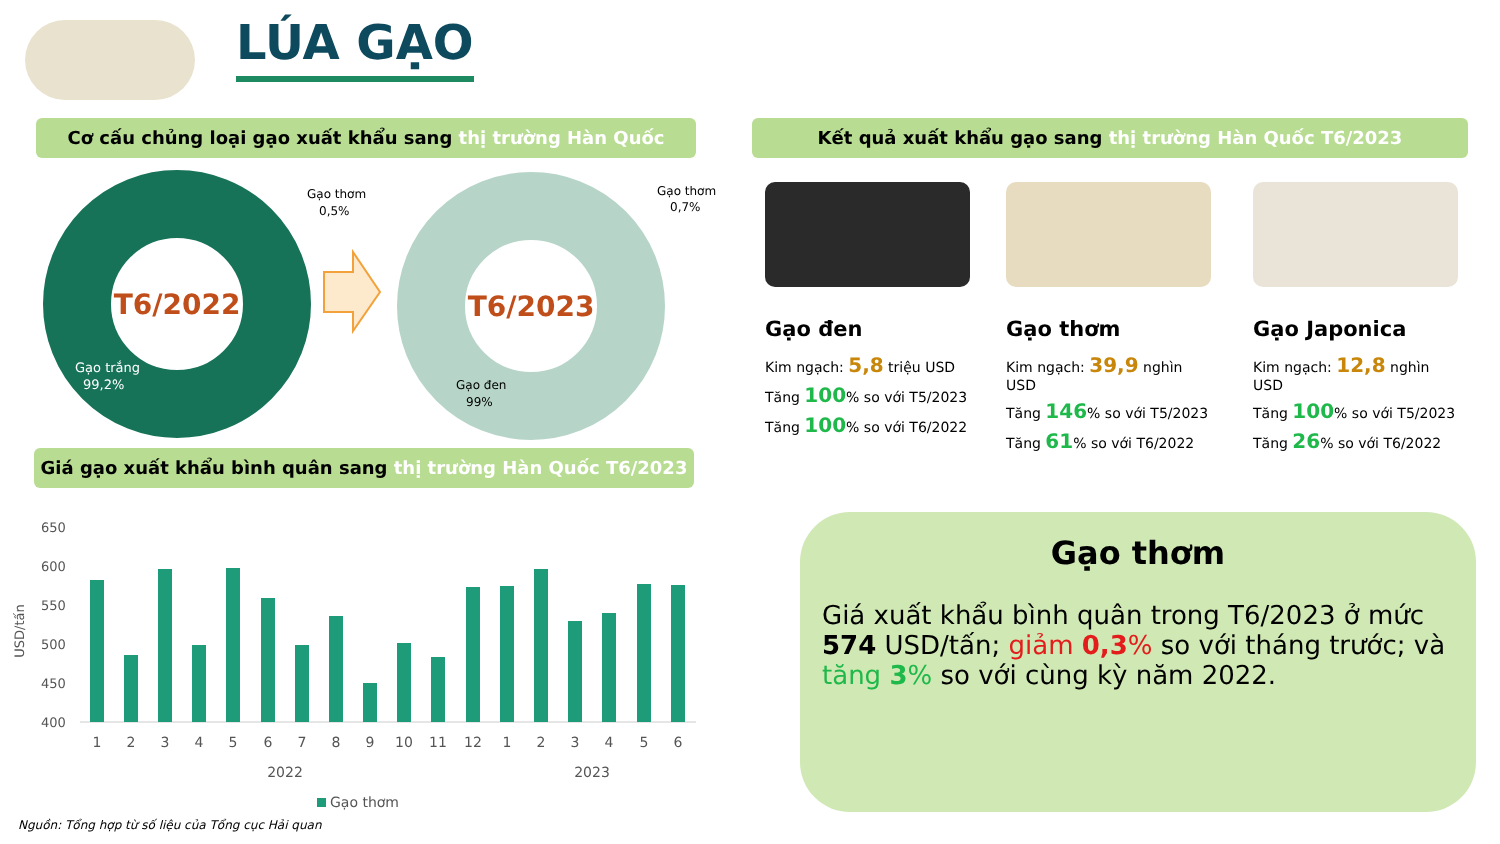LÚA GẠO
Cơ cấu chủng loại gạo xuất khẩu sang thị trường Hàn Quốc Kết quả xuất khẩu gạo sang thị trường Hàn Quốc T6/2023
T6/2022
Gạo thơm
0,5%
Gạo trắng
99,2%
T6/2023
Gạo thơm
0,7%
Gạo đen
99%
Gạo đen
Kim ngạch: 5,8 triệu USD
Tăng 100% so với T5/2023
Tăng 100% so với T6/2022
Gạo thơm
Kim ngạch: 39,9 nghìn USD
Tăng 146% so với T5/2023
Tăng 61% so với T6/2022
Gạo Japonica
Kim ngạch: 12,8 nghìn USD
Tăng 100% so với T5/2023
Tăng 26% so với T6/2022
Giá gạo xuất khẩu bình quân sang thị trường Hàn Quốc T6/2023
USD/tấn
650
600
550
500
450
400
1
2
3
4
5
6
7
8
9
10
11
12
1
2
3
4
5
6
2022
2023
Gạo thơm
Nguồn: Tổng hợp từ số liệu của Tổng cục Hải quan
Gạo thơm
Giá xuất khẩu bình quân trong T6/2023 ở mức 574 USD/tấn; giảm 0,3% so với tháng trước; và tăng 3% so với cùng kỳ năm 2022.